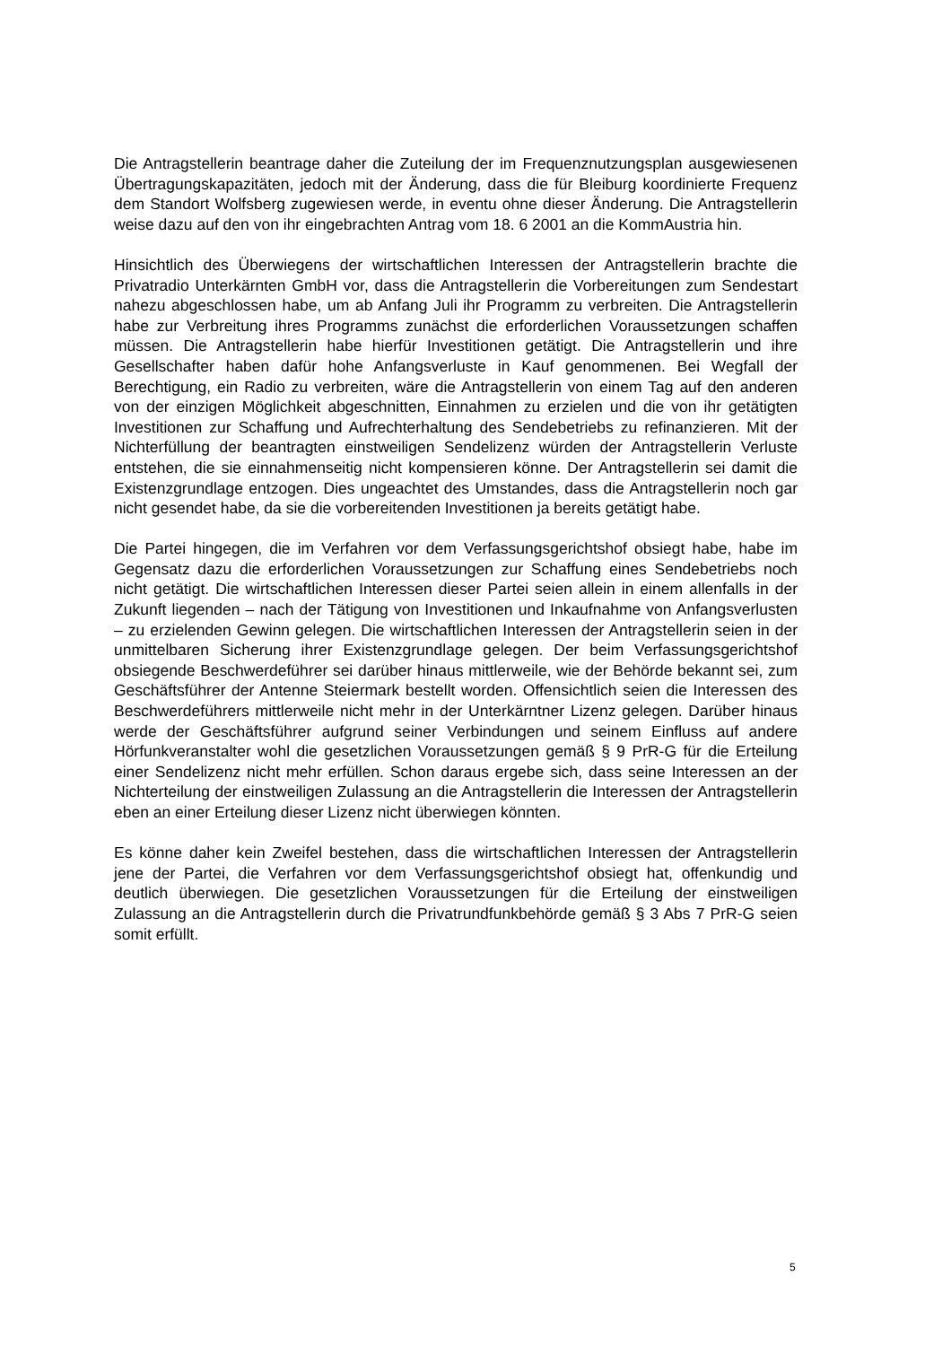Die Antragstellerin beantrage daher die Zuteilung der im Frequenznutzungsplan ausgewiesenen Übertragungskapazitäten, jedoch mit der Änderung, dass die für Bleiburg koordinierte Frequenz dem Standort Wolfsberg zugewiesen werde, in eventu ohne dieser Änderung. Die Antragstellerin weise dazu auf den von ihr eingebrachten Antrag vom 18. 6 2001 an die KommAustria hin.
Hinsichtlich des Überwiegens der wirtschaftlichen Interessen der Antragstellerin brachte die Privatradio Unterkärnten GmbH vor, dass die Antragstellerin die Vorbereitungen zum Sendestart nahezu abgeschlossen habe, um ab Anfang Juli ihr Programm zu verbreiten. Die Antragstellerin habe zur Verbreitung ihres Programms zunächst die erforderlichen Voraussetzungen schaffen müssen. Die Antragstellerin habe hierfür Investitionen getätigt. Die Antragstellerin und ihre Gesellschafter haben dafür hohe Anfangsverluste in Kauf genommenen. Bei Wegfall der Berechtigung, ein Radio zu verbreiten, wäre die Antragstellerin von einem Tag auf den anderen von der einzigen Möglichkeit abgeschnitten, Einnahmen zu erzielen und die von ihr getätigten Investitionen zur Schaffung und Aufrechterhaltung des Sendebetriebs zu refinanzieren. Mit der Nichterfüllung der beantragten einstweiligen Sendelizenz würden der Antragstellerin Verluste entstehen, die sie einnahmenseitig nicht kompensieren könne. Der Antragstellerin sei damit die Existenzgrundlage entzogen. Dies ungeachtet des Umstandes, dass die Antragstellerin noch gar nicht gesendet habe, da sie die vorbereitenden Investitionen ja bereits getätigt habe.
Die Partei hingegen, die im Verfahren vor dem Verfassungsgerichtshof obsiegt habe, habe im Gegensatz dazu die erforderlichen Voraussetzungen zur Schaffung eines Sendebetriebs noch nicht getätigt. Die wirtschaftlichen Interessen dieser Partei seien allein in einem allenfalls in der Zukunft liegenden – nach der Tätigung von Investitionen und Inkaufnahme von Anfangsverlusten – zu erzielenden Gewinn gelegen. Die wirtschaftlichen Interessen der Antragstellerin seien in der unmittelbaren Sicherung ihrer Existenzgrundlage gelegen. Der beim Verfassungsgerichtshof obsiegende Beschwerdeführer sei darüber hinaus mittlerweile, wie der Behörde bekannt sei, zum Geschäftsführer der Antenne Steiermark bestellt worden. Offensichtlich seien die Interessen des Beschwerdeführers mittlerweile nicht mehr in der Unterkärntner Lizenz gelegen. Darüber hinaus werde der Geschäftsführer aufgrund seiner Verbindungen und seinem Einfluss auf andere Hörfunkveranstalter wohl die gesetzlichen Voraussetzungen gemäß § 9 PrR-G für die Erteilung einer Sendelizenz nicht mehr erfüllen. Schon daraus ergebe sich, dass seine Interessen an der Nichterteilung der einstweiligen Zulassung an die Antragstellerin die Interessen der Antragstellerin eben an einer Erteilung dieser Lizenz nicht überwiegen könnten.
Es könne daher kein Zweifel bestehen, dass die wirtschaftlichen Interessen der Antragstellerin jene der Partei, die Verfahren vor dem Verfassungsgerichtshof obsiegt hat, offenkundig und deutlich überwiegen. Die gesetzlichen Voraussetzungen für die Erteilung der einstweiligen Zulassung an die Antragstellerin durch die Privatrundfunkbehörde gemäß § 3 Abs 7 PrR-G seien somit erfüllt.
5